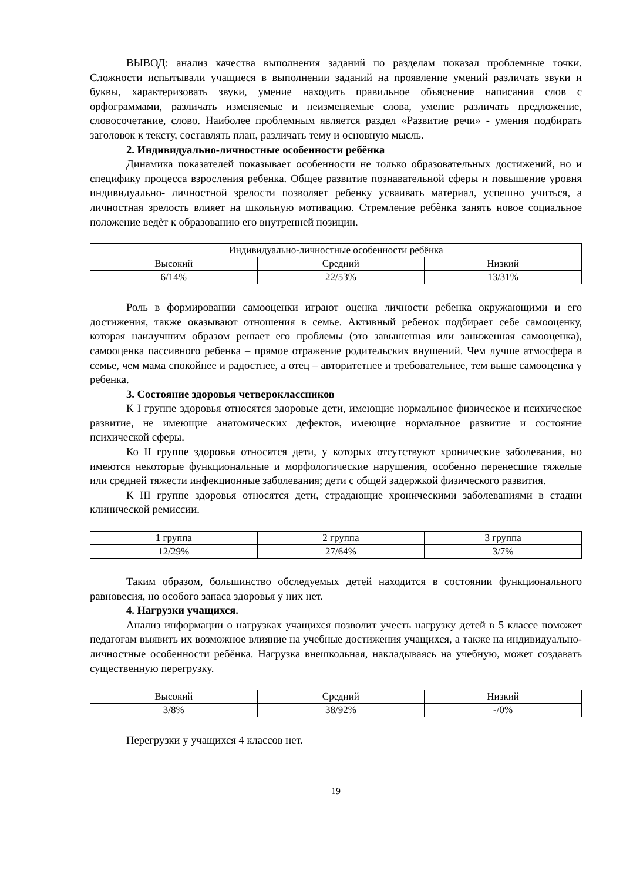ВЫВОД: анализ качества выполнения заданий по разделам показал проблемные точки. Сложности испытывали учащиеся в выполнении заданий на проявление умений различать звуки и буквы, характеризовать звуки, умение находить правильное объяснение написания слов с орфограммами, различать изменяемые и неизменяемые слова, умение различать предложение, словосочетание, слово. Наиболее проблемным является раздел «Развитие речи» - умения подбирать заголовок к тексту, составлять план, различать тему и основную мысль.
2. Индивидуально-личностные особенности ребёнка
Динамика показателей показывает особенности не только образовательных достижений, но и специфику процесса взросления ребенка. Общее развитие познавательной сферы и повышение уровня индивидуально- личностной зрелости позволяет ребенку усваивать материал, успешно учиться, а личностная зрелость влияет на школьную мотивацию. Стремление ребѐнка занять новое социальное положение ведѐт к образованию его внутренней позиции.
| Индивидуально-личностные особенности ребёнка | | |
| Высокий | Средний | Низкий |
| 6/14% | 22/53% | 13/31% |
Роль в формировании самооценки играют оценка личности ребенка окружающими и его достижения, также оказывают отношения в семье. Активный ребенок подбирает себе самооценку, которая наилучшим образом решает его проблемы (это завышенная или заниженная самооценка), самооценка пассивного ребенка – прямое отражение родительских внушений. Чем лучше атмосфера в семье, чем мама спокойнее и радостнее, а отец – авторитетнее и требовательнее, тем выше самооценка у ребенка.
3. Состояние здоровья четвероклассников
К I группе здоровья относятся здоровые дети, имеющие нормальное физическое и психическое развитие, не имеющие анатомических дефектов, имеющие нормальное развитие и состояние психической сферы.
Ко II группе здоровья относятся дети, у которых отсутствуют хронические заболевания, но имеются некоторые функциональные и морфологические нарушения, особенно перенесшие тяжелые или средней тяжести инфекционные заболевания; дети с общей задержкой физического развития.
К III группе здоровья относятся дети, страдающие хроническими заболеваниями в стадии клинической ремиссии.
| 1 группа | 2 группа | 3 группа |
| 12/29% | 27/64% | 3/7% |
Таким образом, большинство обследуемых детей находится в состоянии функционального равновесия, но особого запаса здоровья у них нет.
4. Нагрузки учащихся.
Анализ информации о нагрузках учащихся позволит учесть нагрузку детей в 5 классе поможет педагогам выявить их возможное влияние на учебные достижения учащихся, а также на индивидуально-личностные особенности ребёнка. Нагрузка внешкольная, накладываясь на учебную, может создавать существенную перегрузку.
| Высокий | Средний | Низкий |
| 3/8% | 38/92% | -/0% |
Перегрузки у учащихся 4 классов нет.
19